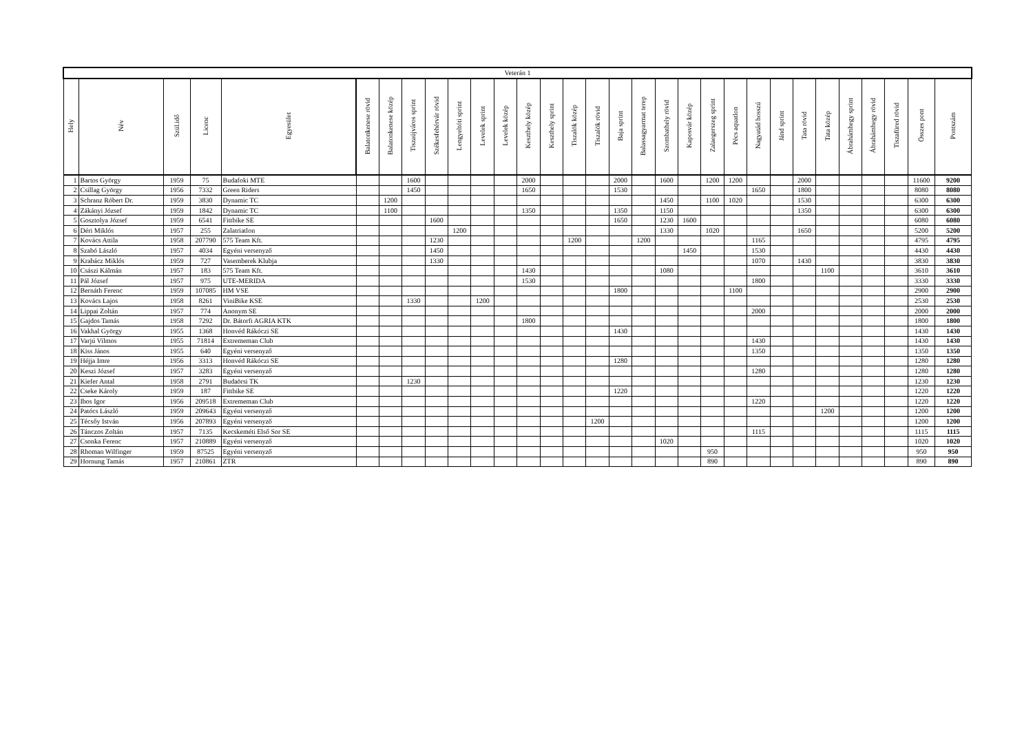| Veterán 1 | | | | | | | | | | | | | | | | | | | | | | | | | | | | | | |
| --- | --- | --- | --- | --- | --- | --- | --- | --- | --- | --- | --- | --- | --- | --- | --- | --- | --- | --- | --- | --- | --- | --- | --- | --- | --- | --- | --- | --- | --- | --- |
| Hely | Név | Szül.idő | Licenc | Egyesület | Balatonkenese rövid | Balatonkenese közép | Tiszaújváros sprint | Székesfehérvár rövid | Lengyeltóti sprint | Levelek sprint | Levelek közép | Keszthely közép | Keszthely sprint | Tiszalök közép | Tiszalök rövid | Baja sprint | Balassagyarmat terep | Szombathely rövid | Kaposvár közép | Zalaegerszeg sprint | Pécs aquatlon | Nagyatád hosszú | Jánd sprint | Tata rövid | Tata közép | Ábrahámhegy sprint | Ábrahámhegy rövid | Tiszafüred rövid | Összes pont | Pontszám |
| 1 | Bartos György | 1959 | 75 | Budafoki MTE | | | 1600 | | | | | 2000 | | | | 2000 | | 1600 | | 1200 | 1200 | | | 2000 | | | | | 11600 | 9200 |
| 2 | Csillag György | 1956 | 7332 | Green Riders | | | 1450 | | | | | 1650 | | | | 1530 | | | | | | 1650 | | 1800 | | | | | 8080 | 8080 |
| 3 | Schranz Róbert Dr. | 1959 | 3830 | Dynamic TC | | 1200 | | | | | | | | | | | | 1450 | | 1100 | 1020 | | | 1530 | | | | | 6300 | 6300 |
| 4 | Zákányi József | 1959 | 1842 | Dynamic TC | | 1100 | | | | | | 1350 | | | | 1350 | | 1150 | | | | | | 1350 | | | | | 6300 | 6300 |
| 5 | Gosztolya József | 1959 | 6541 | Fittbike SE | | | | 1600 | | | | | | | | 1650 | | 1230 | 1600 | | | | | | | | | | 6080 | 6080 |
| 6 | Déri Miklós | 1957 | 255 | Zalatriatlon | | | | | 1200 | | | | | | | | | 1330 | | 1020 | | | | 1650 | | | | | 5200 | 5200 |
| 7 | Kovács Attila | 1958 | 207790 | 575 Team Kft. | | | | 1230 | | | | | | 1200 | | | 1200 | | | | | 1165 | | | | | | | 4795 | 4795 |
| 8 | Szabó László | 1957 | 4034 | Egyéni versenyző | | | | 1450 | | | | | | | | | | | 1450 | | | 1530 | | | | | | | 4430 | 4430 |
| 9 | Krabácz Miklós | 1959 | 727 | Vasemberek Klubja | | | | 1330 | | | | | | | | | | | | | | 1070 | | 1430 | | | | | 3830 | 3830 |
| 10 | Császi Kálmán | 1957 | 183 | 575 Team Kft. | | | | | | | | 1430 | | | | | | 1080 | | | | | | | 1100 | | | | 3610 | 3610 |
| 11 | Pál József | 1957 | 975 | UTE-MERIDA | | | | | | | | 1530 | | | | | | | | | | 1800 | | | | | | | 3330 | 3330 |
| 12 | Bernáth Ferenc | 1959 | 107085 | HM VSE | | | | | | | | | | | | 1800 | | | | | 1100 | | | | | | | | 2900 | 2900 |
| 13 | Kovács Lajos | 1958 | 8261 | ViniBike KSE | | | 1330 | | | 1200 | | | | | | | | | | | | | | | | | | | 2530 | 2530 |
| 14 | Lippai Zoltán | 1957 | 774 | Anonym SE | | | | | | | | | | | | | | | | | | 2000 | | | | | | | 2000 | 2000 |
| 15 | Gajdos Tamás | 1958 | 7292 | Dr. Bátorfi AGRIA KTK | | | | | | | | 1800 | | | | | | | | | | | | | | | | | 1800 | 1800 |
| 16 | Vakhal György | 1955 | 1368 | Honvéd Rákóczi SE | | | | | | | | | | | | 1430 | | | | | | | | | | | | | 1430 | 1430 |
| 17 | Varjú Vilmos | 1955 | 71814 | Extrememan Club | | | | | | | | | | | | | | | | | | 1430 | | | | | | | 1430 | 1430 |
| 18 | Kiss János | 1955 | 640 | Egyéni versenyző | | | | | | | | | | | | | | | | | | 1350 | | | | | | | 1350 | 1350 |
| 19 | Héjja Imre | 1956 | 3313 | Honvéd Rákóczi SE | | | | | | | | | | | | 1280 | | | | | | | | | | | | | 1280 | 1280 |
| 20 | Keszi József | 1957 | 3283 | Egyéni versenyző | | | | | | | | | | | | | | | | | | 1280 | | | | | | | 1280 | 1280 |
| 21 | Kiefer Antal | 1958 | 2791 | Budaörsi TK | | | 1230 | | | | | | | | | | | | | | | | | | | | | | 1230 | 1230 |
| 22 | Cseke Károly | 1959 | 187 | Fittbike SE | | | | | | | | | | | | 1220 | | | | | | | | | | | | | 1220 | 1220 |
| 23 | Ibos Igor | 1956 | 209518 | Extrememan Club | | | | | | | | | | | | | | | | | | 1220 | | | | | | | 1220 | 1220 |
| 24 | Patócs László | 1959 | 209643 | Egyéni versenyző | | | | | | | | | | | | | | | | | | | | | 1200 | | | | 1200 | 1200 |
| 25 | Técsőy István | 1956 | 207893 | Egyéni versenyző | | | | | | | | | | | 1200 | | | | | | | | | | | | | | 1200 | 1200 |
| 26 | Tánczos Zoltán | 1957 | 7135 | Kecskeméti Első Sor SE | | | | | | | | | | | | | | | | | | 1115 | | | | | | | 1115 | 1115 |
| 27 | Csonka Ferenc | 1957 | 210889 | Egyéni versenyző | | | | | | | | | | | | | | 1020 | | | | | | | | | | | 1020 | 1020 |
| 28 | Rhoman Wilfinger | 1959 | 87525 | Egyéni versenyző | | | | | | | | | | | | | | | | 950 | | | | | | | | | 950 | 950 |
| 29 | Hornung Tamás | 1957 | 210861 | ZTR | | | | | | | | | | | | | | | | 890 | | | | | | | | | 890 | 890 |